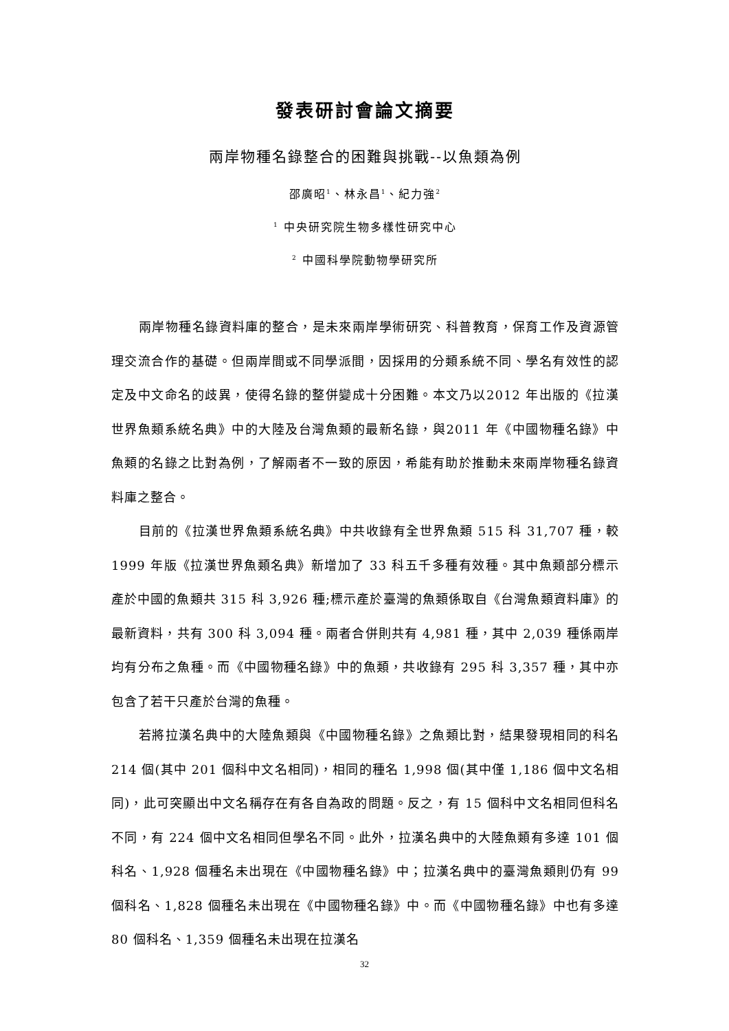發表研討會論文摘要
兩岸物種名錄整合的困難與挑戰--以魚類為例
邵廣昭<sup>1</sup>、林永昌<sup>1</sup>、紀力強<sup>2</sup>
<sup>1</sup> 中央研究院生物多樣性研究中心
<sup>2</sup> 中國科學院動物學研究所
兩岸物種名錄資料庫的整合，是未來兩岸學術研究、科普教育，保育工作及資源管理交流合作的基礎。但兩岸間或不同學派間，因採用的分類系統不同、學名有效性的認定及中文命名的歧異，使得名錄的整併變成十分困難。本文乃以2012 年出版的《拉漢世界魚類系統名典》中的大陸及台灣魚類的最新名錄，與2011 年《中國物種名錄》中魚類的名錄之比對為例，了解兩者不一致的原因，希能有助於推動未來兩岸物種名錄資料庫之整合。
目前的《拉漢世界魚類系統名典》中共收錄有全世界魚類 515 科 31,707 種，較 1999 年版《拉漢世界魚類名典》新增加了 33 科五千多種有效種。其中魚類部分標示產於中國的魚類共 315 科 3,926 種;標示產於臺灣的魚類係取自《台灣魚類資料庫》的最新資料，共有 300 科 3,094 種。兩者合併則共有 4,981 種，其中 2,039 種係兩岸均有分布之魚種。而《中國物種名錄》中的魚類，共收錄有 295 科 3,357 種，其中亦包含了若干只產於台灣的魚種。
若將拉漢名典中的大陸魚類與《中國物種名錄》之魚類比對，結果發現相同的科名 214 個(其中 201 個科中文名相同)，相同的種名 1,998 個(其中僅 1,186 個中文名相同)，此可突顯出中文名稱存在有各自為政的問題。反之，有 15 個科中文名相同但科名不同，有 224 個中文名相同但學名不同。此外，拉漢名典中的大陸魚類有多達 101 個科名、1,928 個種名未出現在《中國物種名錄》中；拉漢名典中的臺灣魚類則仍有 99 個科名、1,828 個種名未出現在《中國物種名錄》中。而《中國物種名錄》中也有多達 80 個科名、1,359 個種名未出現在拉漢名
32